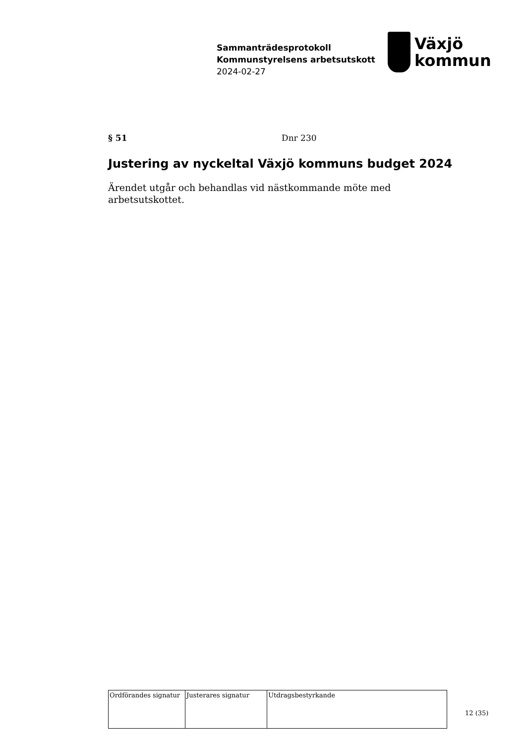Sammanträdesprotokoll
Kommunstyrelsens arbetsutskott
2024-02-27
Växjö
kommun
§ 51 Dnr 230
Justering av nyckeltal Växjö kommuns budget 2024
Ärendet utgår och behandlas vid nästkommande möte med arbetsutskottet.
| Ordförandes signatur | Justerares signatur | Utdragsbestyrkande |
12 (35)